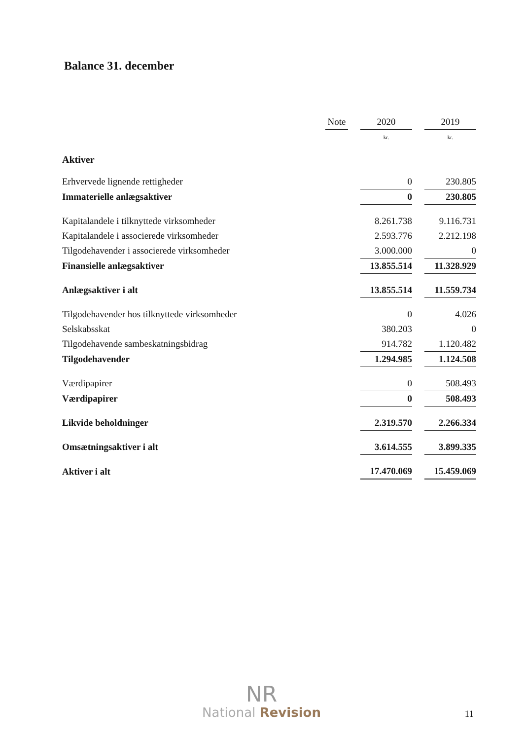Balance 31. december
| | Note | | 2020 | | 2019 |
| | | | kr. | | kr. |
| Aktiver | | | | | |
| Erhvervede lignende rettigheder | | | 0 | | 230.805 |
| Immaterielle anlægsaktiver | | | 0 | | 230.805 |
| Kapitalandele i tilknyttede virksomheder | | | 8.261.738 | | 9.116.731 |
| Kapitalandele i associerede virksomheder | | | 2.593.776 | | 2.212.198 |
| Tilgodehavender i associerede virksomheder | | | 3.000.000 | | 0 |
| Finansielle anlægsaktiver | | | 13.855.514 | | 11.328.929 |
| Anlægsaktiver i alt | | | 13.855.514 | | 11.559.734 |
| Tilgodehavender hos tilknyttede virksomheder | | | 0 | | 4.026 |
| Selskabsskat | | | 380.203 | | 0 |
| Tilgodehavende sambeskatningsbidrag | | | 914.782 | | 1.120.482 |
| Tilgodehavender | | | 1.294.985 | | 1.124.508 |
| Værdipapirer | | | 0 | | 508.493 |
| Værdipapirer | | | 0 | | 508.493 |
| Likvide beholdninger | | | 2.319.570 | | 2.266.334 |
| Omsætningsaktiver i alt | | | 3.614.555 | | 3.899.335 |
| Aktiver i alt | | | 17.470.069 | | 15.459.069 |
NR
National Revision
11